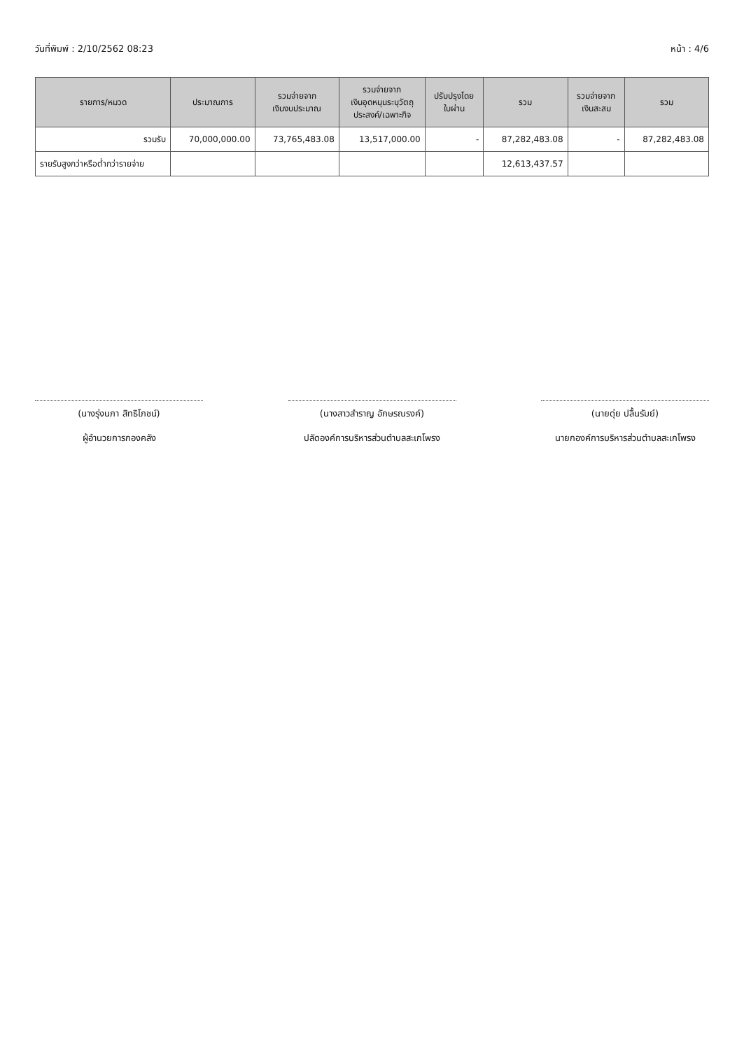วันที่พิมพ์ : 2/10/2562 08:23 หน้า : 4/6
| รายการ/หมวด | ประมาณการ | รวมจ่ายจาก เงินงบประมาณ | รวมจ่ายจาก เงินอุดหนุนระบุวัตถุ ประสงค์/เฉพาะกิจ | ปรับปรุงโดย ใบผ่าน | รวม | รวมจ่ายจาก เงินสะสม | รวม |
| --- | --- | --- | --- | --- | --- | --- | --- |
| รวมรับ | 70,000,000.00 | 73,765,483.08 | 13,517,000.00 | - | 87,282,483.08 | - | 87,282,483.08 |
| รายรับสูงกว่าหรือต่ำกว่ารายจ่าย | | | | | 12,613,437.57 | | |
(นางรุ่งนภา สิทธิโภชน์)
ผู้อำนวยการกองคลัง
(นางสาวสำราญ อักษรณรงค์)
ปลัดองค์การบริหารส่วนตำบลสะเกโพรง
(นายดุ่ย ปลื้นรัมย์)
นายกองค์การบริหารส่วนตำบลสะเกโพรง